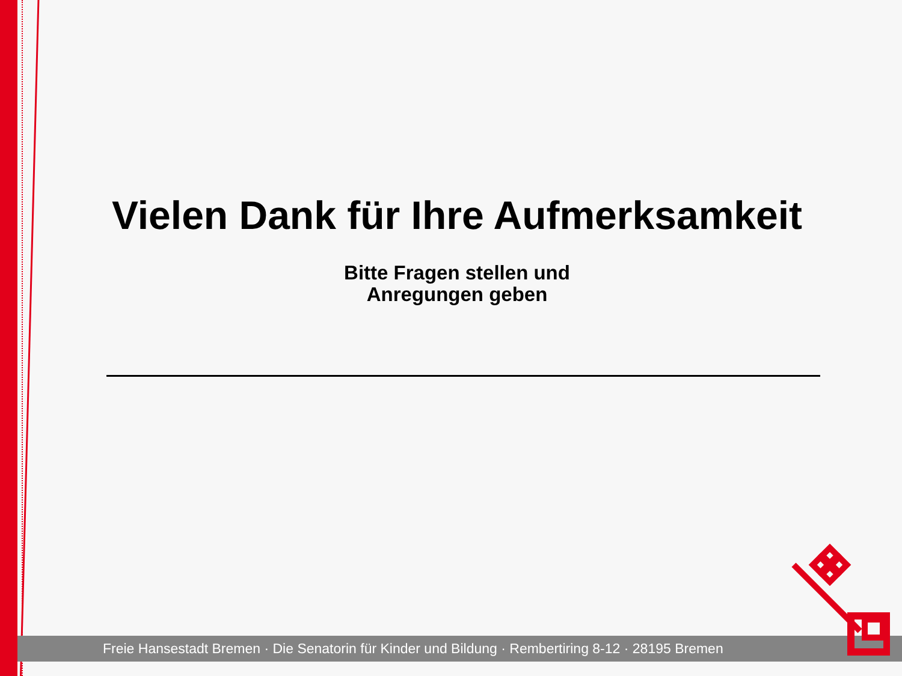Vielen Dank für Ihre Aufmerksamkeit
Bitte Fragen stellen und
Anregungen geben
Freie Hansestadt Bremen · Die Senatorin für Kinder und Bildung · Rembertiring 8-12 · 28195 Bremen